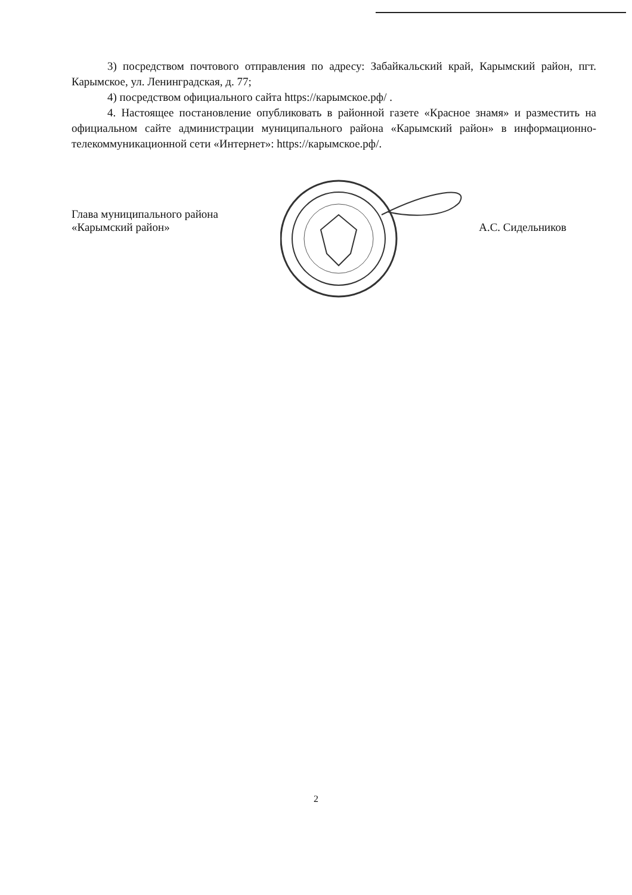3) посредством почтового отправления по адресу: Забайкальский край, Карымский район, пгт. Карымское, ул. Ленинградская, д. 77;
4) посредством официального сайта https://карымское.рф/ .
4. Настоящее постановление опубликовать в районной газете «Красное знамя» и разместить на официальном сайте администрации муниципального района «Карымский район» в информационно-телекоммуникационной сети «Интернет»: https://карымское.рф/.
Глава муниципального района
«Карымский район»
А.С. Сидельников
2